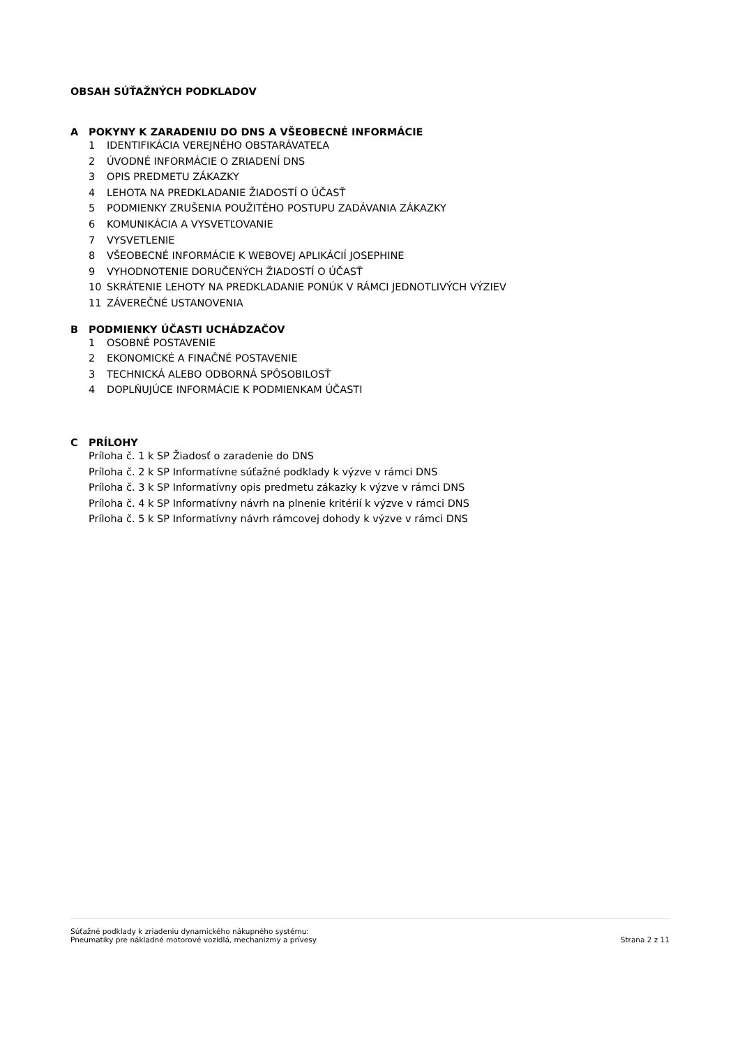OBSAH SÚŤAŽNÝCH PODKLADOV
A POKYNY K ZARADENIU DO DNS A VŠEOBECNÉ INFORMÁCIE
1 IDENTIFIKÁCIA VEREJNÉHO OBSTARÁVATEĽA
2 ÚVODNÉ INFORMÁCIE O ZRIADENÍ DNS
3 OPIS PREDMETU ZÁKAZKY
4 LEHOTA NA PREDKLADANIE ŽIADOSTÍ O ÚČASŤ
5 PODMIENKY ZRUŠENIA POUŽITÉHO POSTUPU ZADÁVANIA ZÁKAZKY
6 KOMUNIKÁCIA A VYSVETĽOVANIE
7 VYSVETLENIE
8 VŠEOBECNÉ INFORMÁCIE K WEBOVEJ APLIKÁCIÍ JOSEPHINE
9 VYHODNOTENIE DORUČENÝCH ŽIADOSTÍ O ÚČASŤ
10 SKRÁTENIE LEHOTY NA PREDKLADANIE PONÚK V RÁMCI JEDNOTLIVÝCH VÝZIEV
11 ZÁVEREČNÉ USTANOVENIA
B PODMIENKY ÚČASTI UCHÁDZAČOV
1 OSOBNÉ POSTAVENIE
2 EKONOMICKÉ A FINAČNÉ POSTAVENIE
3 TECHNICKÁ ALEBO ODBORNÁ SPÔSOBILOSŤ
4 DOPLŇUJÚCE INFORMÁCIE K PODMIENKAM ÚČASTI
C PRÍLOHY
Príloha č. 1 k SP Žiadosť o zaradenie do DNS
Príloha č. 2 k SP Informatívne súťažné podklady k výzve v rámci DNS
Príloha č. 3 k SP Informatívny opis predmetu zákazky k výzve v rámci DNS
Príloha č. 4 k SP Informatívny návrh na plnenie kritérií k výzve v rámci DNS
Príloha č. 5 k SP Informatívny návrh rámcovej dohody k výzve v rámci DNS
Súťažné podklady k zriadeniu dynamického nákupného systému:
Pneumatiky pre nákladné motorové vozidlá, mechanizmy a prívesy
Strana 2 z 11